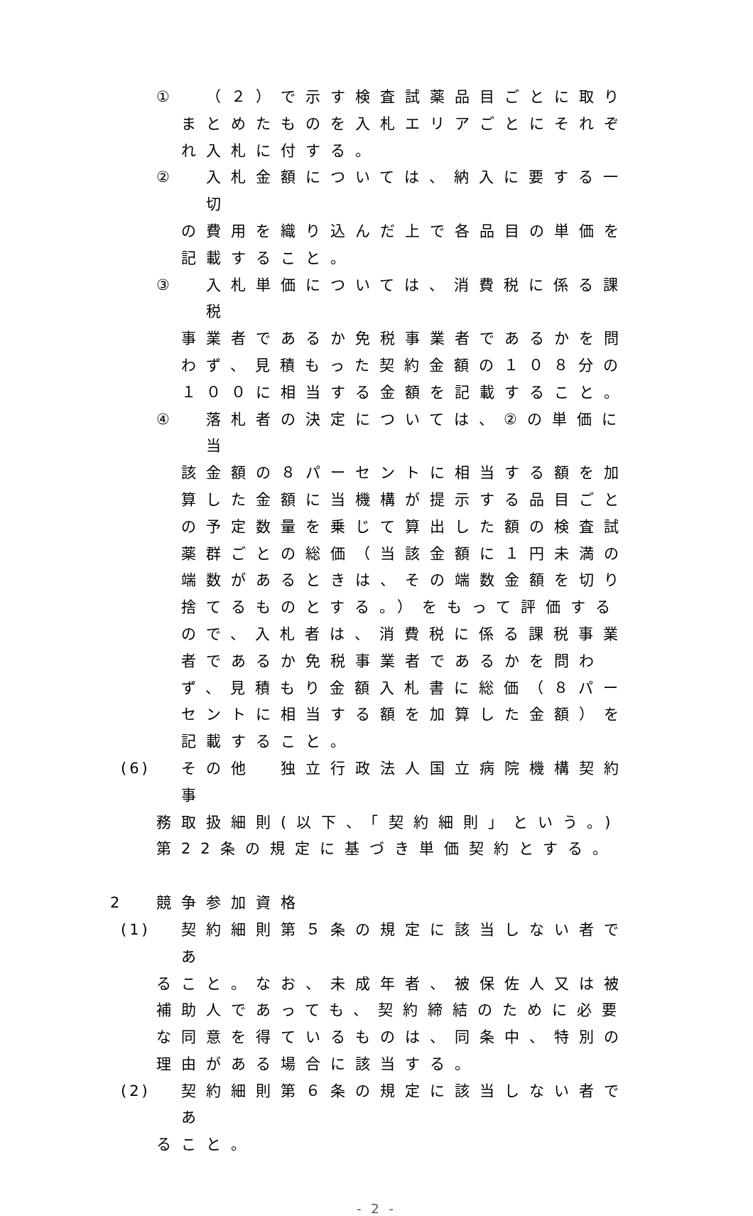① （２）で示す検査試薬品目ごとに取り
まとめたものを入札エリアごとにそれぞれ入札に付する。
② 入札金額については、納入に要する一切
の費用を織り込んだ上で各品目の単価を記載すること。
③ 入札単価については、消費税に係る課税
事業者であるか免税事業者であるかを問わず、見積もった契約金額の１０８分の１００に相当する金額を記載すること。
④ 落札者の決定については、②の単価に当
該金額の８パーセントに相当する額を加算した金額に当機構が提示する品目ごとの予定数量を乗じて算出した額の検査試薬群ごとの総価（当該金額に１円未満の端数があるときは、その端数金額を切り捨てるものとする。）をもって評価するので、入札者は、消費税に係る課税事業者であるか免税事業者であるかを問わず、見積もり金額入札書に総価（８パーセントに相当する額を加算した金額）を記載すること。
(6) その他　独立行政法人国立病院機構契約事
務取扱細則(以下、「契約細則」という。)第22条の規定に基づき単価契約とする。
2 競争参加資格
(1) 契約細則第５条の規定に該当しない者であ
ること。なお、未成年者、被保佐人又は被補助人であっても、契約締結のために必要な同意を得ているものは、同条中、特別の理由がある場合に該当する。
(2) 契約細則第６条の規定に該当しない者であ
ること。
- 2 -